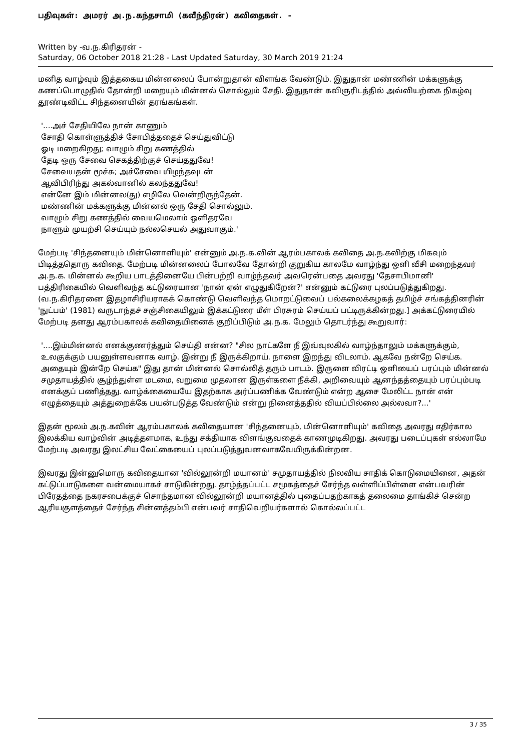பதிவுகள்: அமரர் அ.ந.கந்தசாமி (கவீந்திரன்) கவிதைகள். -
Written by -வ.ந.கிரிதரன் -
Saturday, 06 October 2018 21:28 - Last Updated Saturday, 30 March 2019 21:24
மனித வாழ்வும் இத்தகைய மின்னலைப் போன்றுதான் விளங்க வேண்டும். இதுதான் மண்ணின் மக்களுக்கு கணப்பொழுதில் தோன்றி மறையும் மின்னல் சொல்லும் சேதி. இதுதான் கவிஞரிடத்தில் அவ்வியற்கை நிகழ்வு தூண்டிவிட்ட சிந்தனையின் தரங்கங்கள்.
'....அச் சேதியிலே நான் காணும்
சோதி கொள்ளுத்திச் சோபித்ததைச் செய்துவிட்டு
ஓடி மறைகிறது; வாழும் சிறு கணத்தில்
தேடி ஒரு சேவை செகத்திற்குச் செய்ததுவே!
சேவையதன் மூச்சு; அச்சேவை யிழந்தவுடன்
ஆவிபிரிந்து அகல்வானில் கலந்ததுவே!
என்னே இம் மின்னல(து) எழிலே வென்றிருந்தேன்.
மண்ணின் மக்களுக்கு மின்னல் ஒரு சேதி சொல்லும்.
வாழும் சிறு கணத்தில் வையமெலாம் ஒளிதரவே
நாளும் முயற்சி செய்யும் நல்லசெயல் அதுவாகும்.'
மேற்படி 'சிந்தனையும் மின்னொளியும்' என்னும் அ.ந.க.வின் ஆரம்பகாலக் கவிதை அ.ந.கவிற்கு மிகவும் பிடித்ததொரு கவிதை. மேற்படி மின்னலைப் போலவே தோன்றி குறுகிய காலமே வாழ்ந்து ஒளி வீசி மறைந்தவர் அ.ந.க. மின்னல் கூறிய பாடத்தினையே பின்பற்றி வாழ்ந்தவர் அவரென்பதை அவரது 'தேசாபிமானி' பத்திரிகையில் வெளிவந்த கட்டுரையான 'நான் ஏன் எழுதுகிறேன்?' என்னும் கட்டுரை புலப்படுத்துகிறது. (வ.ந.கிரிதரனை இதழாசிரியராகக் கொண்டு வெளிவந்த மொறட்டுவைப் பல்கலைக்கழகத் தமிழ்ச் சங்கத்தினரின் 'நுட்பம்' (1981) வருடாந்தச் சஞ்சிகையிலும் இக்கட்டுரை மீள் பிரசுரம் செய்யப் பட்டிருக்கின்றது.] அக்கட்டுரையில் மேற்படி தனது ஆரம்பகாலக் கவிதையினைக் குறிப்பிடும் அ.ந.க. மேலும் தொடர்ந்து கூறுவார்:
'....இம்மின்னல் எனக்குணர்த்தும் செய்தி என்ன? "சில நாட்களே நீ இவ்வுலகில் வாழ்ந்தாலும் மக்களுக்கும், உலகுக்கும் பயனுள்ளவனாக வாழ். இன்று நீ இருக்கிறாய். நாளை இறந்து விடலாம். ஆகவே நன்றே செய்க. அதையும் இன்றே செய்க" இது தான் மின்னல் சொல்லித் தரும் பாடம். இருளை விரட்டி ஒளியைப் பரப்பும் மின்னல் சமுதாயத்தில் சூழ்ந்துள்ள மடமை, வறுமை முதலான இருள்களை நீக்கி, அறிவையும் ஆனந்தத்தையும் பரப்பும்படி எனக்குப் பணித்தது. வாழ்க்கையையே இதற்காக அர்ப்பணிக்க வேண்டும் என்ற ஆசை மேலிட்ட நான் என் எழுத்தையும் அத்துறைக்கே பயன்படுத்த வேண்டும் என்று நினைத்ததில் வியப்பில்லை அல்லவா?...'
இதன் மூலம் அ.ந.கவின் ஆரம்பகாலக் கவிதையான 'சிந்தனையும், மின்னொளியும்' கவிதை அவரது எதிர்கால இலக்கிய வாழ்வின் அடித்தளமாக, உந்து சக்தியாக விளங்குவதைக் காணமுடிகிறது. அவரது படைப்புகள் எல்லாமே மேற்படி அவரது இலட்சிய வேட்கையைப் புலப்படுத்துவனவாகவேயிருக்கின்றன.
இவரது இன்னுமொரு கவிதையான 'வில்லூன்றி மயானம்' சமுதாயத்தில் நிலவிய சாதிக் கொடுமையினை, அதன் கட்டுப்பாடுகளை வன்மையாகச் சாடுகின்றது. தாழ்த்தப்பட்ட சமூகத்தைச் சேர்ந்த வள்ளிப்பிள்ளை என்பவரின் பிரேதத்தை நகரசபைக்குச் சொந்தமான வில்லூன்றி மயானத்தில் புதைப்பதற்காகத் தலைமை தாங்கிச் சென்ற ஆரியகுளத்தைச் சேர்ந்த சின்னத்தம்பி என்பவர் சாதிவெறியர்களால் கொல்லப்பட்ட
3 / 35